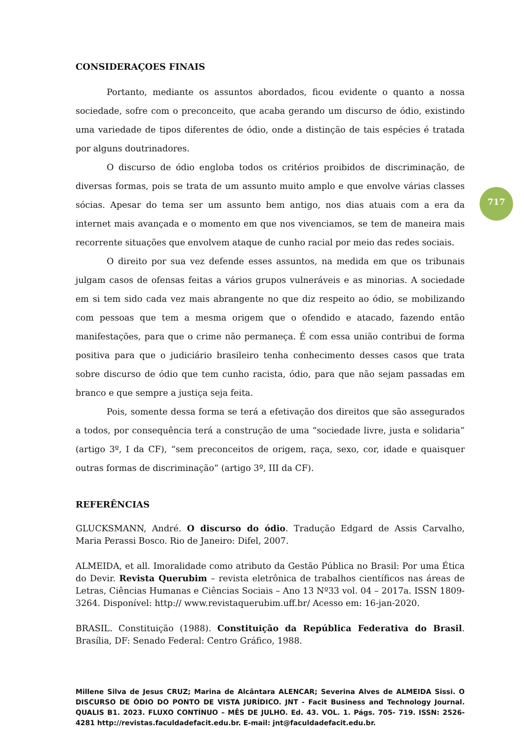717
CONSIDERAÇOES FINAIS
Portanto, mediante os assuntos abordados, ficou evidente o quanto a nossa sociedade, sofre com o preconceito, que acaba gerando um discurso de ódio, existindo uma variedade de tipos diferentes de ódio, onde a distinção de tais espécies é tratada por alguns doutrinadores.
O discurso de ódio engloba todos os critérios proibidos de discriminação, de diversas formas, pois se trata de um assunto muito amplo e que envolve várias classes sócias. Apesar do tema ser um assunto bem antigo, nos dias atuais com a era da internet mais avançada e o momento em que nos vivenciamos, se tem de maneira mais recorrente situações que envolvem ataque de cunho racial por meio das redes sociais.
O direito por sua vez defende esses assuntos, na medida em que os tribunais julgam casos de ofensas feitas a vários grupos vulneráveis e as minorias. A sociedade em si tem sido cada vez mais abrangente no que diz respeito ao ódio, se mobilizando com pessoas que tem a mesma origem que o ofendido e atacado, fazendo então manifestações, para que o crime não permaneça. É com essa união contribui de forma positiva para que o judiciário brasileiro tenha conhecimento desses casos que trata sobre discurso de ódio que tem cunho racista, ódio, para que não sejam passadas em branco e que sempre a justiça seja feita.
Pois, somente dessa forma se terá a efetivação dos direitos que são assegurados a todos, por consequência terá a construção de uma “sociedade livre, justa e solidaria” (artigo 3º, I da CF), “sem preconceitos de origem, raça, sexo, cor, idade e quaisquer outras formas de discriminação” (artigo 3º, III da CF).
REFERÊNCIAS
GLUCKSMANN, André. O discurso do ódio. Tradução Edgard de Assis Carvalho, Maria Perassi Bosco. Rio de Janeiro: Difel, 2007.
ALMEIDA, et all. Imoralidade como atributo da Gestão Pública no Brasil: Por uma Ética do Devir. Revista Querubim – revista eletrônica de trabalhos científicos nas áreas de Letras, Ciências Humanas e Ciências Sociais – Ano 13 Nº33 vol. 04 – 2017a. ISSN 1809-3264. Disponível: http:// www.revistaquerubim.uff.br/ Acesso em: 16-jan-2020.
BRASIL. Constituição (1988). Constituição da República Federativa do Brasil. Brasília, DF: Senado Federal: Centro Gráfico, 1988.
Millene Silva de Jesus CRUZ; Marina de Alcântara ALENCAR; Severina Alves de ALMEIDA Sissi. O DISCURSO DE ÓDIO DO PONTO DE VISTA JURÍDICO. JNT - Facit Business and Technology Journal. QUALIS B1. 2023. FLUXO CONTÍNUO – MÊS DE JULHO. Ed. 43. VOL. 1. Págs. 705- 719. ISSN: 2526-4281 http://revistas.faculdadefacit.edu.br. E-mail: jnt@faculdadefacit.edu.br.